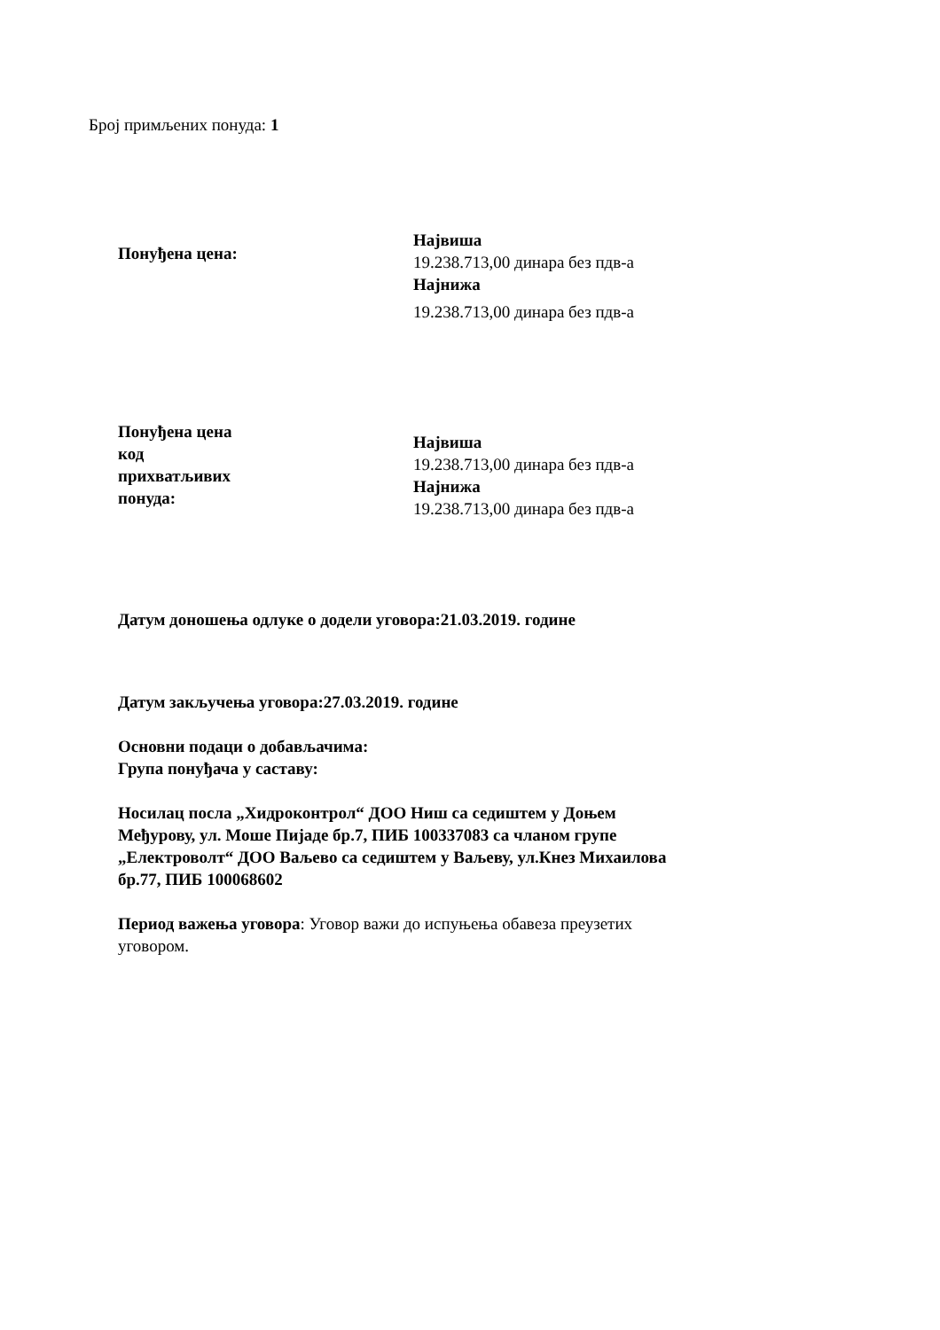Број примљених понуда: 1
Понуђена цена:
Највиша
19.238.713,00 динара без пдв-а
Најнижа
19.238.713,00 динара без пдв-а
Понуђена цена
код
прихватљивих
понуда:
Највиша
19.238.713,00 динара без пдв-а
Најнижа
19.238.713,00 динара без пдв-а
Датум доношења одлуке о додели уговора:21.03.2019. године
Датум закључења уговора:27.03.2019. године
Основни подаци о добављачима:
Група понуђача у саставу:
Носилац посла „Хидроконтрол“ ДОО Ниш са седиштем у Доњем Међурову, ул. Моше Пијаде бр.7, ПИБ 100337083 са чланом групе „Електроволт“ ДОО Ваљево са седиштем у Ваљеву, ул.Кнез Михаилова бр.77, ПИБ 100068602
Период важења уговора: Уговор важи до испуњења обавеза преузетих уговором.